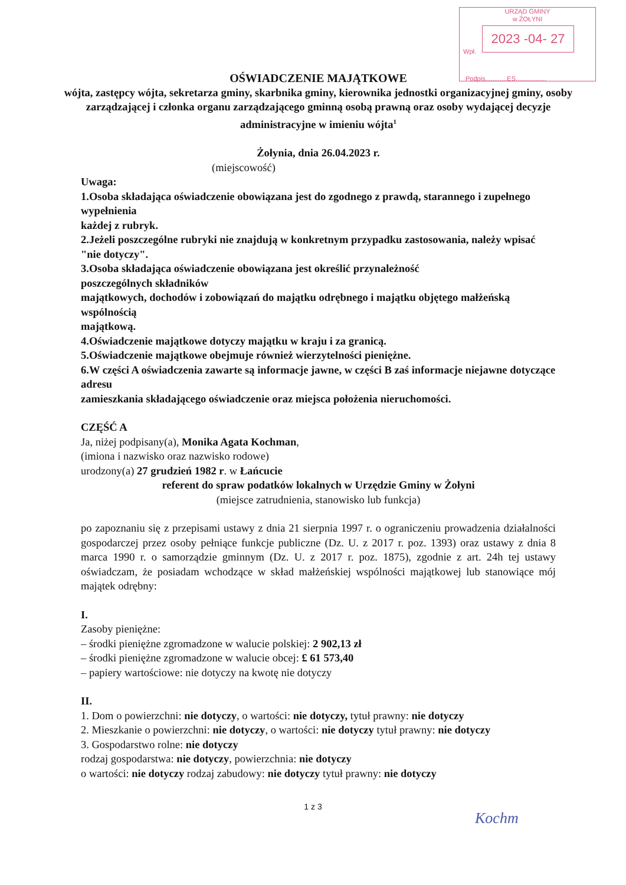URZĄD GMINY
w ŻOŁYNI
2023 -04- 27
Wpł.
Podpis............ES.................
OŚWIADCZENIE MAJĄTKOWE
wójta, zastępcy wójta, sekretarza gminy, skarbnika gminy, kierownika jednostki organizacyjnej gminy, osoby zarządzającej i członka organu zarządzającego gminną osobą prawną oraz osoby wydającej decyzje administracyjne w imieniu wójta<sup>1</sup>
Żołynia, dnia 26.04.2023 r.
(miejscowość)
Uwaga:
1.Osoba składająca oświadczenie obowiązana jest do zgodnego z prawdą, starannego i zupełnego wypełnienia
każdej z rubryk.
2.Jeżeli poszczególne rubryki nie znajdują w konkretnym przypadku zastosowania, należy wpisać "nie dotyczy".
3.Osoba składająca oświadczenie obowiązana jest określić przynależność
poszczególnych składników
majątkowych, dochodów i zobowiązań do majątku odrębnego i majątku objętego małżeńską wspólnością
majątkową.
4.Oświadczenie majątkowe dotyczy majątku w kraju i za granicą.
5.Oświadczenie majątkowe obejmuje również wierzytelności pieniężne.
6.W części A oświadczenia zawarte są informacje jawne, w części B zaś informacje niejawne dotyczące adresu
zamieszkania składającego oświadczenie oraz miejsca położenia nieruchomości.
CZĘŚĆ A
Ja, niżej podpisany(a), Monika Agata Kochman,
(imiona i nazwisko oraz nazwisko rodowe)
urodzony(a) 27 grudzień 1982 r. w Łańcucie
referent do spraw podatków lokalnych w Urzędzie Gminy w Żołyni
(miejsce zatrudnienia, stanowisko lub funkcja)
po zapoznaniu się z przepisami ustawy z dnia 21 sierpnia 1997 r. o ograniczeniu prowadzenia działalności gospodarczej przez osoby pełniące funkcje publiczne (Dz. U. z 2017 r. poz. 1393) oraz ustawy z dnia 8 marca 1990 r. o samorządzie gminnym (Dz. U. z 2017 r. poz. 1875), zgodnie z art. 24h tej ustawy oświadczam, że posiadam wchodzące w skład małżeńskiej wspólności majątkowej lub stanowiące mój majątek odrębny:
I.
Zasoby pieniężne:
– środki pieniężne zgromadzone w walucie polskiej: 2 902,13 zł
– środki pieniężne zgromadzone w walucie obcej: £ 61 573,40
– papiery wartościowe: nie dotyczy na kwotę nie dotyczy
II.
1. Dom o powierzchni: nie dotyczy, o wartości: nie dotyczy, tytuł prawny: nie dotyczy
2. Mieszkanie o powierzchni: nie dotyczy, o wartości: nie dotyczy tytuł prawny: nie dotyczy
3. Gospodarstwo rolne: nie dotyczy
rodzaj gospodarstwa: nie dotyczy, powierzchnia: nie dotyczy
o wartości: nie dotyczy rodzaj zabudowy: nie dotyczy tytuł prawny: nie dotyczy
1 z 3
Kochm